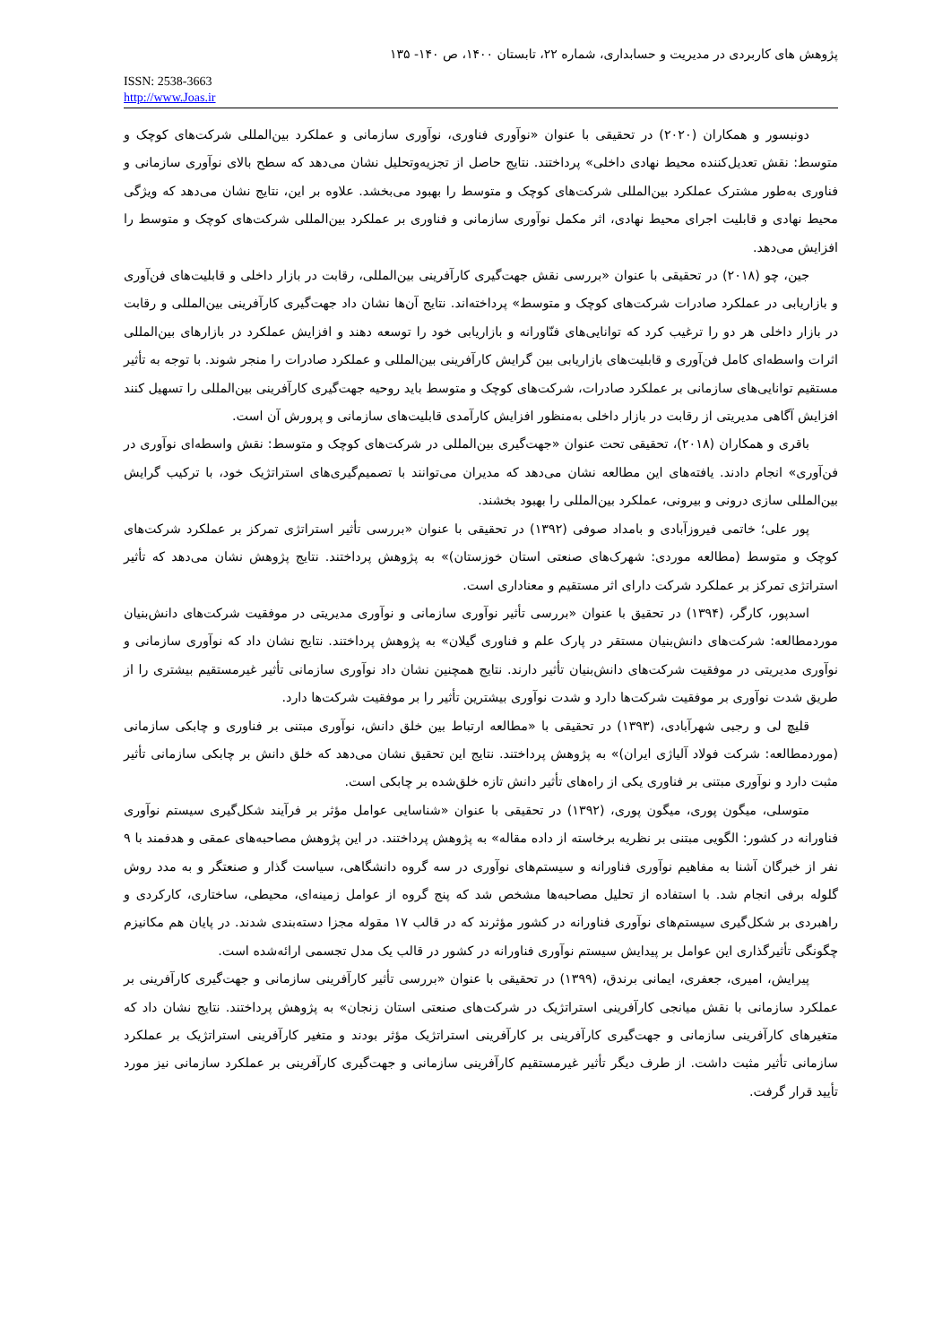پژوهش های کاربردی در مدیریت و حسابداری، شماره ۲۲، تابستان ۱۴۰۰، ص ۱۴۰- ۱۳۵
ISSN: 2538-3663
http://www.Joas.ir
دونبسور و همکاران (۲۰۲۰) در تحقیقی با عنوان «نوآوری فناوری، نوآوری سازمانی و عملکرد بین‌المللی شرکت‌های کوچک و متوسط: نقش تعدیل‌کننده محیط نهادی داخلی» پرداختند. نتایج حاصل از تجزیه‌وتحلیل نشان می‌دهد که سطح بالای نوآوری سازمانی و فناوری به‌طور مشترک عملکرد بین‌المللی شرکت‌های کوچک و متوسط را بهبود می‌بخشد. علاوه بر این، نتایج نشان می‌دهد که ویژگی محیط نهادی و قابلیت اجرای محیط نهادی، اثر مکمل نوآوری سازمانی و فناوری بر عملکرد بین‌المللی شرکت‌های کوچک و متوسط را افزایش می‌دهد.
جین، چو (۲۰۱۸) در تحقیقی با عنوان «بررسی نقش جهت‌گیری کارآفرینی بین‌المللی، رقابت در بازار داخلی و قابلیت‌های فن‌آوری و بازاریابی در عملکرد صادرات شرکت‌های کوچک و متوسط» پرداخته‌اند. نتایج آن‌ها نشان داد جهت‌گیری کارآفرینی بین‌المللی و رقابت در بازار داخلی هر دو را ترغیب کرد که توانایی‌های فنّاورانه و بازاریابی خود را توسعه دهند و افزایش عملکرد در بازارهای بین‌المللی اثرات واسطه‌ای کامل فن‌آوری و قابلیت‌های بازاریابی بین گرایش کارآفرینی بین‌المللی و عملکرد صادرات را منجر شوند. با توجه به تأثیر مستقیم توانایی‌های سازمانی بر عملکرد صادرات، شرکت‌های کوچک و متوسط باید روحیه جهت‌گیری کارآفرینی بین‌المللی را تسهیل کنند افزایش آگاهی مدیریتی از رقابت در بازار داخلی به‌منظور افزایش کارآمدی قابلیت‌های سازمانی و پرورش آن است.
باقری و همکاران (۲۰۱۸)، تحقیقی تحت عنوان «جهت‌گیری بین‌المللی در شرکت‌های کوچک و متوسط: نقش واسطه‌ای نوآوری در فن‌آوری» انجام دادند. یافته‌های این مطالعه نشان می‌دهد که مدیران می‌توانند با تصمیم‌گیری‌های استراتژیک خود، با ترکیب گرایش بین‌المللی سازی درونی و بیرونی، عملکرد بین‌المللی را بهبود بخشند.
پور علی؛ خاتمی فیروزآبادی و بامداد صوفی (۱۳۹۲) در تحقیقی با عنوان «بررسی تأثیر استراتژی تمرکز بر عملکرد شرکت‌های کوچک و متوسط (مطالعه موردی: شهرک‌های صنعتی استان خوزستان)» به پژوهش پرداختند. نتایج پژوهش نشان می‌دهد که تأثیر استراتژی تمرکز بر عملکرد شرکت دارای اثر مستقیم و معناداری است.
اسدپور، کارگر، (۱۳۹۴) در تحقیق با عنوان «بررسی تأثیر نوآوری سازمانی و نوآوری مدیریتی در موفقیت شرکت‌های دانش‌بنیان موردمطالعه: شرکت‌های دانش‌بنیان مستقر در پارک علم و فناوری گیلان» به پژوهش پرداختند. نتایج نشان داد که نوآوری سازمانی و نوآوری مدیریتی در موفقیت شرکت‌های دانش‌بنیان تأثیر دارند. نتایج همچنین نشان داد نوآوری سازمانی تأثیر غیرمستقیم بیشتری را از طریق شدت نوآوری بر موفقیت شرکت‌ها دارد و شدت نوآوری بیشترین تأثیر را بر موفقیت شرکت‌ها دارد.
قلیچ لی و رجبی شهرآبادی، (۱۳۹۳) در تحقیقی با «مطالعه ارتباط بین خلق دانش، نوآوری مبتنی بر فناوری و چابکی سازمانی (موردمطالعه: شرکت فولاد آلیاژی ایران)» به پژوهش پرداختند. نتایج این تحقیق نشان می‌دهد که خلق دانش بر چابکی سازمانی تأثیر مثبت دارد و نوآوری مبتنی بر فناوری یکی از راه‌های تأثیر دانش تازه خلق‌شده بر چابکی است.
متوسلی، میگون پوری، میگون پوری، (۱۳۹۲) در تحقیقی با عنوان «شناسایی عوامل مؤثر بر فرآیند شکل‌گیری سیستم نوآوری فناورانه در کشور: الگویی مبتنی بر نظریه برخاسته از داده مقاله» به پژوهش پرداختند. در این پژوهش مصاحبه‌های عمقی و هدفمند با ۹ نفر از خبرگان آشنا به مفاهیم نوآوری فناورانه و سیستم‌های نوآوری در سه گروه دانشگاهی، سیاست گذار و صنعتگر و به مدد روش گلوله برفی انجام شد. با استفاده از تحلیل مصاحبه‌ها مشخص شد که پنج گروه از عوامل زمینه‌ای، محیطی، ساختاری، کارکردی و راهبردی بر شکل‌گیری سیستم‌های نوآوری فناورانه در کشور مؤثرند که در قالب ۱۷ مقوله مجزا دسته‌بندی شدند. در پایان هم مکانیزم چگونگی تأثیرگذاری این عوامل بر پیدایش سیستم نوآوری فناورانه در کشور در قالب یک مدل تجسمی ارائه‌شده است.
پیرایش، امیری، جعفری، ایمانی برندق، (۱۳۹۹) در تحقیقی با عنوان «بررسی تأثیر کارآفرینی سازمانی و جهت‌گیری کارآفرینی بر عملکرد سازمانی با نقش میانجی کارآفرینی استراتژیک در شرکت‌های صنعتی استان زنجان» به پژوهش پرداختند. نتایج نشان داد که متغیرهای کارآفرینی سازمانی و جهت‌گیری کارآفرینی بر کارآفرینی استراتژیک مؤثر بودند و متغیر کارآفرینی استراتژیک بر عملکرد سازمانی تأثیر مثبت داشت. از طرف دیگر تأثیر غیرمستقیم کارآفرینی سازمانی و جهت‌گیری کارآفرینی بر عملکرد سازمانی نیز مورد تأیید قرار گرفت.